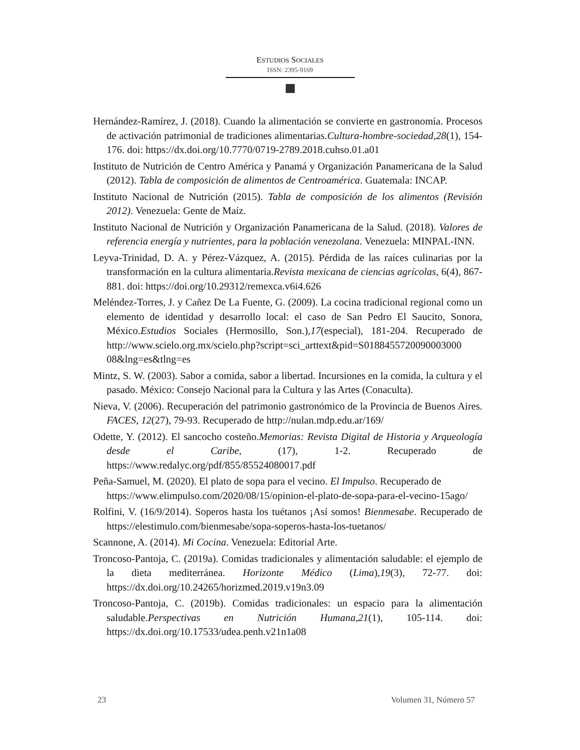ESTUDIOS SOCIALES
ISSN: 2395-9169
Hernández-Ramírez, J. (2018). Cuando la alimentación se convierte en gastronomía. Procesos de activación patrimonial de tradiciones alimentarias.Cultura-hombre-sociedad,28(1), 154-176. doi: https://dx.doi.org/10.7770/0719-2789.2018.cuhso.01.a01
Instituto de Nutrición de Centro América y Panamá y Organización Panamericana de la Salud (2012). Tabla de composición de alimentos de Centroamérica. Guatemala: INCAP.
Instituto Nacional de Nutrición (2015). Tabla de composición de los alimentos (Revisión 2012). Venezuela: Gente de Maíz.
Instituto Nacional de Nutrición y Organización Panamericana de la Salud. (2018). Valores de referencia energía y nutrientes, para la población venezolana. Venezuela: MINPAL-INN.
Leyva-Trinidad, D. A. y Pérez-Vázquez, A. (2015). Pérdida de las raíces culinarias por la transformación en la cultura alimentaria.Revista mexicana de ciencias agrícolas, 6(4), 867-881. doi: https://doi.org/10.29312/remexca.v6i4.626
Meléndez-Torres, J. y Cañez De La Fuente, G. (2009). La cocina tradicional regional como un elemento de identidad y desarrollo local: el caso de San Pedro El Saucito, Sonora, México.Estudios Sociales (Hermosillo, Son.),17(especial), 181-204. Recuperado de http://www.scielo.org.mx/scielo.php?script=sci_arttext&pid=S0188455720090003000 08&lng=es&tlng=es
Mintz, S. W. (2003). Sabor a comida, sabor a libertad. Incursiones en la comida, la cultura y el pasado. México: Consejo Nacional para la Cultura y las Artes (Conaculta).
Nieva, V. (2006). Recuperación del patrimonio gastronómico de la Provincia de Buenos Aires. FACES, 12(27), 79-93. Recuperado de http://nulan.mdp.edu.ar/169/
Odette, Y. (2012). El sancocho costeño.Memorias: Revista Digital de Historia y Arqueología desde el Caribe, (17), 1-2. Recuperado de https://www.redalyc.org/pdf/855/85524080017.pdf
Peña-Samuel, M. (2020). El plato de sopa para el vecino. El Impulso. Recuperado de https://www.elimpulso.com/2020/08/15/opinion-el-plato-de-sopa-para-el-vecino-15ago/
Rolfini, V. (16/9/2014). Soperos hasta los tuétanos ¡Así somos! Bienmesabe. Recuperado de https://elestimulo.com/bienmesabe/sopa-soperos-hasta-los-tuetanos/
Scannone, A. (2014). Mi Cocina. Venezuela: Editorial Arte.
Troncoso-Pantoja, C. (2019a). Comidas tradicionales y alimentación saludable: el ejemplo de la dieta mediterránea. Horizonte Médico (Lima),19(3), 72-77. doi: https://dx.doi.org/10.24265/horizmed.2019.v19n3.09
Troncoso-Pantoja, C. (2019b). Comidas tradicionales: un espacio para la alimentación saludable.Perspectivas en Nutrición Humana,21(1), 105-114. doi: https://dx.doi.org/10.17533/udea.penh.v21n1a08
23 Volumen 31, Número 57